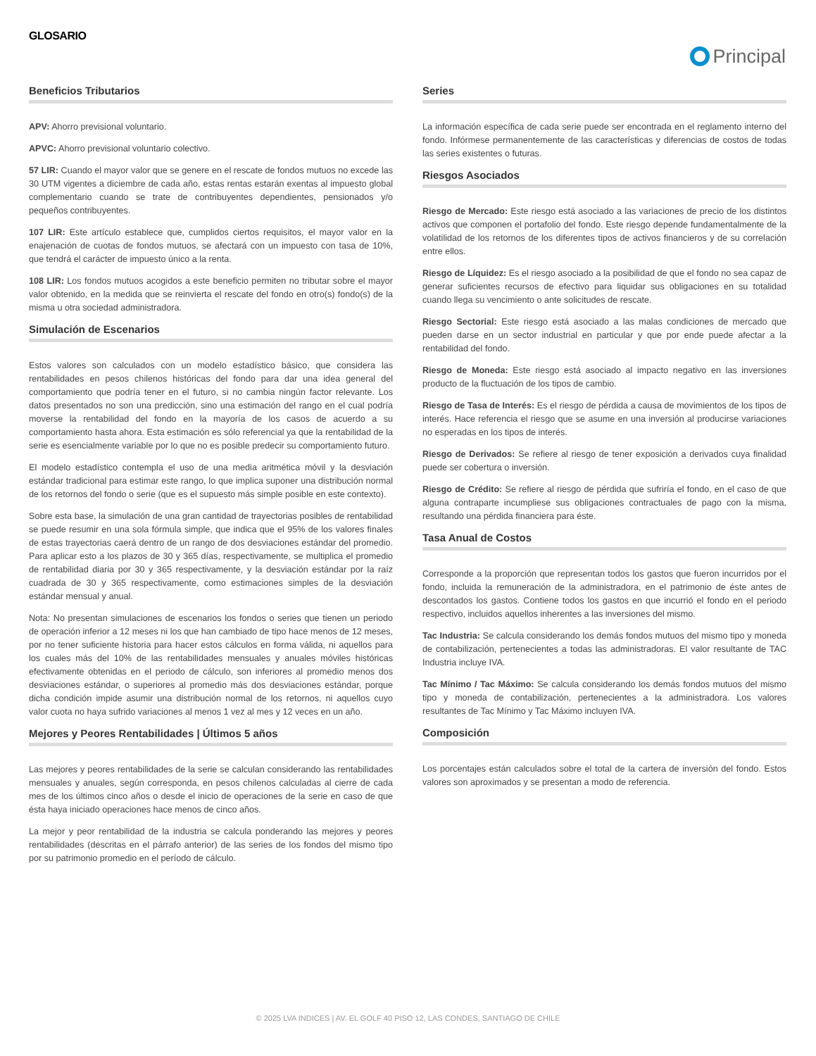GLOSARIO
Principal
Beneficios Tributarios
APV: Ahorro previsional voluntario.
APVC: Ahorro previsional voluntario colectivo.
57 LIR: Cuando el mayor valor que se genere en el rescate de fondos mutuos no excede las 30 UTM vigentes a diciembre de cada año, estas rentas estarán exentas al impuesto global complementario cuando se trate de contribuyentes dependientes, pensionados y/o pequeños contribuyentes.
107 LIR: Este artículo establece que, cumplidos ciertos requisitos, el mayor valor en la enajenación de cuotas de fondos mutuos, se afectará con un impuesto con tasa de 10%, que tendrá el carácter de impuesto único a la renta.
108 LIR: Los fondos mutuos acogidos a este beneficio permiten no tributar sobre el mayor valor obtenido, en la medida que se reinvierta el rescate del fondo en otro(s) fondo(s) de la misma u otra sociedad administradora.
Simulación de Escenarios
Estos valores son calculados con un modelo estadístico básico, que considera las rentabilidades en pesos chilenos históricas del fondo para dar una idea general del comportamiento que podría tener en el futuro, si no cambia ningún factor relevante. Los datos presentados no son una predicción, sino una estimación del rango en el cual podría moverse la rentabilidad del fondo en la mayoría de los casos de acuerdo a su comportamiento hasta ahora. Esta estimación es sólo referencial ya que la rentabilidad de la serie es esencialmente variable por lo que no es posible predecir su comportamiento futuro.
El modelo estadístico contempla el uso de una media aritmética móvil y la desviación estándar tradicional para estimar este rango, lo que implica suponer una distribución normal de los retornos del fondo o serie (que es el supuesto más simple posible en este contexto).
Sobre esta base, la simulación de una gran cantidad de trayectorias posibles de rentabilidad se puede resumir en una sola fórmula simple, que indica que el 95% de los valores finales de estas trayectorias caerá dentro de un rango de dos desviaciones estándar del promedio. Para aplicar esto a los plazos de 30 y 365 días, respectivamente, se multiplica el promedio de rentabilidad diaria por 30 y 365 respectivamente, y la desviación estándar por la raíz cuadrada de 30 y 365 respectivamente, como estimaciones simples de la desviación estándar mensual y anual.
Nota: No presentan simulaciones de escenarios los fondos o series que tienen un periodo de operación inferior a 12 meses ni los que han cambiado de tipo hace menos de 12 meses, por no tener suficiente historia para hacer estos cálculos en forma válida, ni aquellos para los cuales más del 10% de las rentabilidades mensuales y anuales móviles históricas efectivamente obtenidas en el periodo de cálculo, son inferiores al promedio menos dos desviaciones estándar, o superiores al promedio más dos desviaciones estándar, porque dicha condición impide asumir una distribución normal de los retornos, ni aquellos cuyo valor cuota no haya sufrido variaciones al menos 1 vez al mes y 12 veces en un año.
Mejores y Peores Rentabilidades | Últimos 5 años
Las mejores y peores rentabilidades de la serie se calculan considerando las rentabilidades mensuales y anuales, según corresponda, en pesos chilenos calculadas al cierre de cada mes de los últimos cinco años o desde el inicio de operaciones de la serie en caso de que ésta haya iniciado operaciones hace menos de cinco años.
La mejor y peor rentabilidad de la industria se calcula ponderando las mejores y peores rentabilidades (descritas en el párrafo anterior) de las series de los fondos del mismo tipo por su patrimonio promedio en el período de cálculo.
Series
La información específica de cada serie puede ser encontrada en el reglamento interno del fondo. Infórmese permanentemente de las características y diferencias de costos de todas las series existentes o futuras.
Riesgos Asociados
Riesgo de Mercado: Este riesgo está asociado a las variaciones de precio de los distintos activos que componen el portafolio del fondo. Este riesgo depende fundamentalmente de la volatilidad de los retornos de los diferentes tipos de activos financieros y de su correlación entre ellos.
Riesgo de Líquidez: Es el riesgo asociado a la posibilidad de que el fondo no sea capaz de generar suficientes recursos de efectivo para liquidar sus obligaciones en su totalidad cuando llega su vencimiento o ante solicitudes de rescate.
Riesgo Sectorial: Este riesgo está asociado a las malas condiciones de mercado que pueden darse en un sector industrial en particular y que por ende puede afectar a la rentabilidad del fondo.
Riesgo de Moneda: Este riesgo está asociado al impacto negativo en las inversiones producto de la fluctuación de los tipos de cambio.
Riesgo de Tasa de Interés: Es el riesgo de pérdida a causa de movimientos de los tipos de interés. Hace referencia el riesgo que se asume en una inversión al producirse variaciones no esperadas en los tipos de interés.
Riesgo de Derivados: Se refiere al riesgo de tener exposición a derivados cuya finalidad puede ser cobertura o inversión.
Riesgo de Crédito: Se refiere al riesgo de pérdida que sufriría el fondo, en el caso de que alguna contraparte incumpliese sus obligaciones contractuales de pago con la misma, resultando una pérdida financiera para éste.
Tasa Anual de Costos
Corresponde a la proporción que representan todos los gastos que fueron incurridos por el fondo, incluida la remuneración de la administradora, en el patrimonio de éste antes de descontados los gastos. Contiene todos los gastos en que incurrió el fondo en el periodo respectivo, incluidos aquellos inherentes a las inversiones del mismo.
Tac Industria: Se calcula considerando los demás fondos mutuos del mismo tipo y moneda de contabilización, pertenecientes a todas las administradoras. El valor resultante de TAC Industria incluye IVA.
Tac Mínimo / Tac Máximo: Se calcula considerando los demás fondos mutuos del mismo tipo y moneda de contabilización, pertenecientes a la administradora. Los valores resultantes de Tac Mínimo y Tac Máximo incluyen IVA.
Composición
Los porcentajes están calculados sobre el total de la cartera de inversión del fondo. Estos valores son aproximados y se presentan a modo de referencia.
© 2025 LVA INDICES | AV. EL GOLF 40 PISO 12, LAS CONDES, SANTIAGO DE CHILE